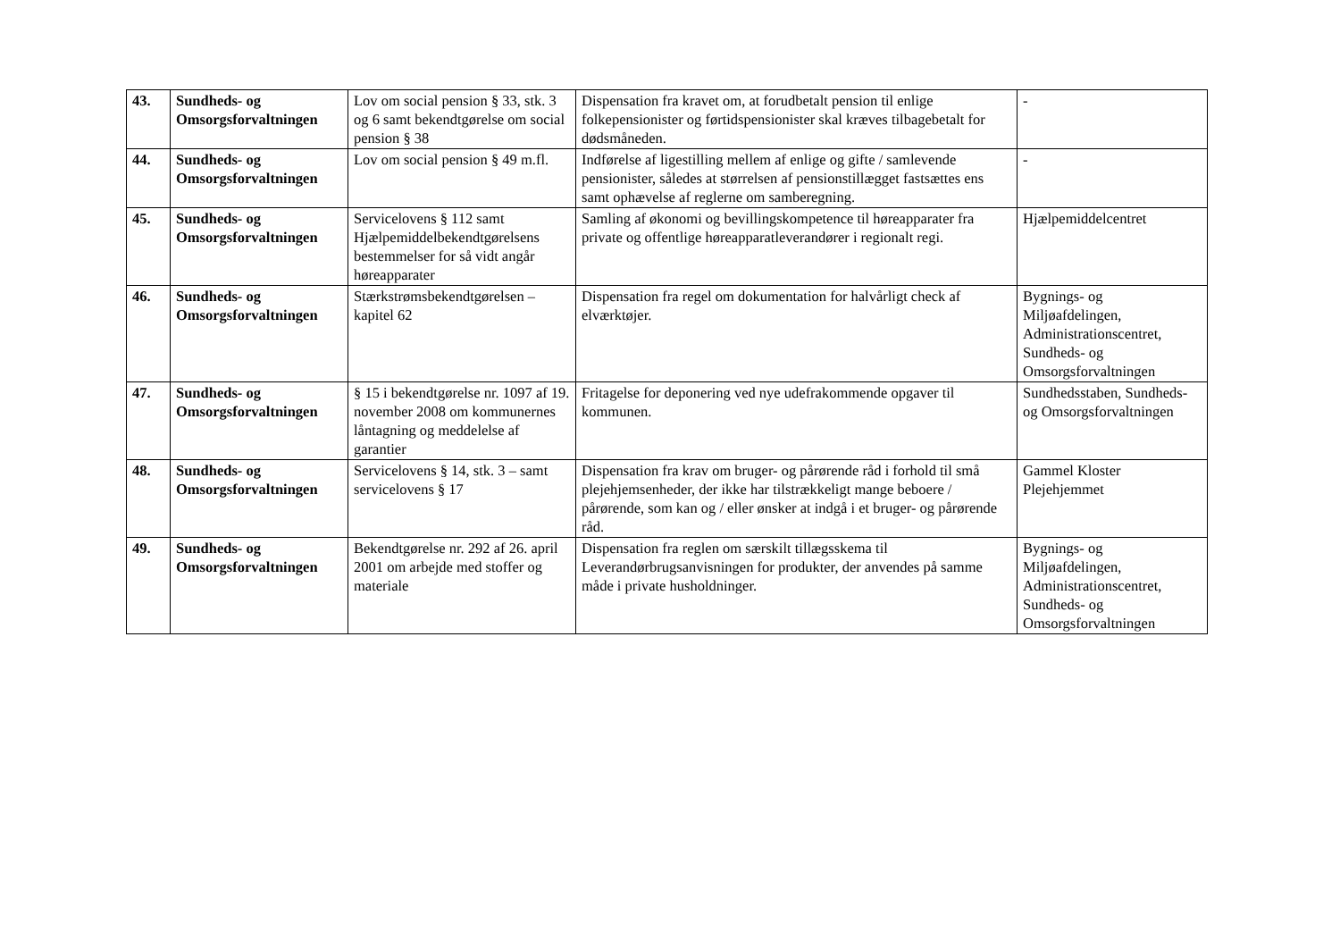| 43. | Sundheds- og Omsorgsforvaltningen | Lov om social pension § 33, stk. 3 og 6 samt bekendtgørelse om social pension § 38 | Dispensation fra kravet om, at forudbetalt pension til enlige folkepensionister og førtidspensionister skal kræves tilbagebetalt for dødsmåneden. | - |
| 44. | Sundheds- og Omsorgsforvaltningen | Lov om social pension § 49 m.fl. | Indførelse af ligestilling mellem af enlige og gifte / samlevende pensionister, således at størrelsen af pensionstillægget fastsættes ens samt ophævelse af reglerne om samberegning. | - |
| 45. | Sundheds- og Omsorgsforvaltningen | Servicelovens § 112 samt Hjælpemiddelbekendtgørelsens bestemmelser for så vidt angår høreapparater | Samling af økonomi og bevillingskompetence til høreapparater fra private og offentlige høreapparatleverandører i regionalt regi. | Hjælpemiddelcentret |
| 46. | Sundheds- og Omsorgsforvaltningen | Stærkstrømsbekendtgørelsen – kapitel 62 | Dispensation fra regel om dokumentation for halvårligt check af elværktøjer. | Bygnings- og Miljøafdelingen, Administrationscentret, Sundheds- og Omsorgsforvaltningen |
| 47. | Sundheds- og Omsorgsforvaltningen | § 15 i bekendtgørelse nr. 1097 af 19. november 2008 om kommunernes låntagning og meddelelse af garantier | Fritagelse for deponering ved nye udefrakommende opgaver til kommunen. | Sundhedsstaben, Sundheds- og Omsorgsforvaltningen |
| 48. | Sundheds- og Omsorgsforvaltningen | Servicelovens § 14, stk. 3 – samt servicelovens § 17 | Dispensation fra krav om bruger- og pårørende råd i forhold til små plejehjemsenheder, der ikke har tilstrækkeligt mange beboere / pårørende, som kan og / eller ønsker at indgå i et bruger- og pårørende råd. | Gammel Kloster Plejehjemmet |
| 49. | Sundheds- og Omsorgsforvaltningen | Bekendtgørelse nr. 292 af 26. april 2001 om arbejde med stoffer og materiale | Dispensation fra reglen om særskilt tillægsskema til Leverandørbrugsanvisningen for produkter, der anvendes på samme måde i private husholdninger. | Bygnings- og Miljøafdelingen, Administrationscentret, Sundheds- og Omsorgsforvaltningen |